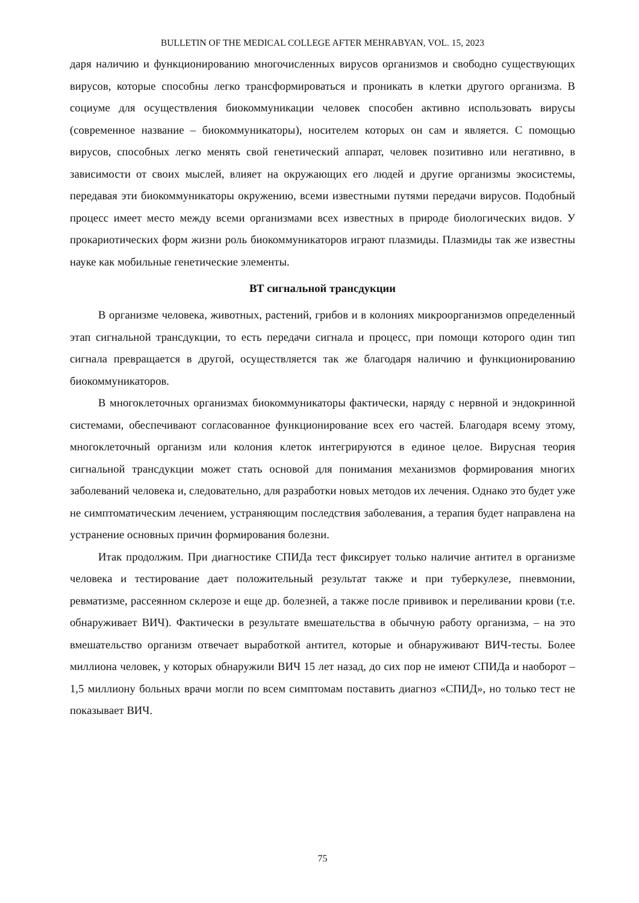BULLETIN OF THE MEDICAL COLLEGE AFTER MEHRABYAN, VOL. 15, 2023
даря наличию и функционированию многочисленных вирусов организмов и свободно существующих вирусов, которые способны легко трансформироваться и проникать в клетки другого организма. В социуме для осуществления биокоммуникации человек способен активно использовать вирусы (современное название – биокоммуникаторы), носителем которых он сам и является. С помощью вирусов, способных легко менять свой генетический аппарат, человек позитивно или негативно, в зависимости от своих мыслей, влияет на окружающих его людей и другие организмы экосистемы, передавая эти биокоммуникаторы окружению, всеми известными путями передачи вирусов. Подобный процесс имеет место между всеми организмами всех известных в природе биологических видов. У прокариотических форм жизни роль биокоммуникаторов играют плазмиды. Плазмиды так же известны науке как мобильные генетические элементы.
ВТ сигнальной трансдукции
В организме человека, животных, растений, грибов и в колониях микроорганизмов определенный этап сигнальной трансдукции, то есть передачи сигнала и процесс, при помощи которого один тип сигнала превращается в другой, осуществляется так же благодаря наличию и функционированию биокоммуникаторов.
В многоклеточных организмах биокоммуникаторы фактически, наряду с нервной и эндокринной системами, обеспечивают согласованное функционирование всех его частей. Благодаря всему этому, многоклеточный организм или колония клеток интегрируются в единое целое. Вирусная теория сигнальной трансдукции может стать основой для понимания механизмов формирования многих заболеваний человека и, следовательно, для разработки новых методов их лечения. Однако это будет уже не симптоматическим лечением, устраняющим последствия заболевания, а терапия будет направлена на устранение основных причин формирования болезни.
Итак продолжим. При диагностике СПИДа тест фиксирует только наличие антител в организме человека и тестирование дает положительный результат также и при туберкулезе, пневмонии, ревматизме, рассеянном склерозе и еще др. болезней, а также после прививок и переливании крови (т.е. обнаруживает ВИЧ). Фактически в результате вмешательства в обычную работу организма, – на это вмешательство организм отвечает выработкой антител, которые и обнаруживают ВИЧ-тесты. Более миллиона человек, у которых обнаружили ВИЧ 15 лет назад, до сих пор не имеют СПИДа и наоборот – 1,5 миллиону больных врачи могли по всем симптомам поставить диагноз «СПИД», но только тест не показывает ВИЧ.
75